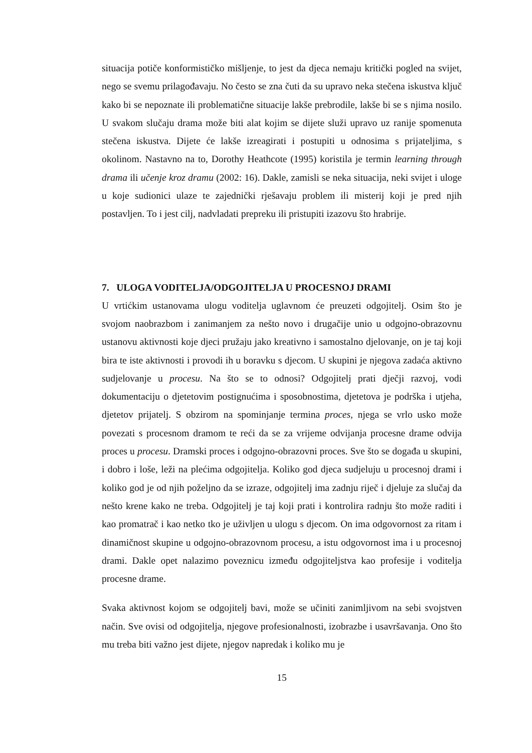situacija potiče konformističko mišljenje, to jest da djeca nemaju kritički pogled na svijet, nego se svemu prilagođavaju. No često se zna čuti da su upravo neka stečena iskustva ključ kako bi se nepoznate ili problematične situacije lakše prebrodile, lakše bi se s njima nosilo. U svakom slučaju drama može biti alat kojim se dijete služi upravo uz ranije spomenuta stečena iskustva. Dijete će lakše izreagirati i postupiti u odnosima s prijateljima, s okolinom. Nastavno na to, Dorothy Heathcote (1995) koristila je termin learning through drama ili učenje kroz dramu (2002: 16). Dakle, zamisli se neka situacija, neki svijet i uloge u koje sudionici ulaze te zajednički rješavaju problem ili misterij koji je pred njih postavljen. To i jest cilj, nadvladati prepreku ili pristupiti izazovu što hrabrije.
7. ULOGA VODITELJA/ODGOJITELJA U PROCESNOJ DRAMI
U vrtićkim ustanovama ulogu voditelja uglavnom će preuzeti odgojitelj. Osim što je svojom naobrazbom i zanimanjem za nešto novo i drugačije unio u odgojno-obrazovnu ustanovu aktivnosti koje djeci pružaju jako kreativno i samostalno djelovanje, on je taj koji bira te iste aktivnosti i provodi ih u boravku s djecom. U skupini je njegova zadaća aktivno sudjelovanje u procesu. Na što se to odnosi? Odgojitelj prati dječji razvoj, vodi dokumentaciju o djetetovim postignućima i sposobnostima, djetetova je podrška i utjeha, djetetov prijatelj. S obzirom na spominjanje termina proces, njega se vrlo usko može povezati s procesnom dramom te reći da se za vrijeme odvijanja procesne drame odvija proces u procesu. Dramski proces i odgojno-obrazovni proces. Sve što se događa u skupini, i dobro i loše, leži na plećima odgojitelja. Koliko god djeca sudjeluju u procesnoj drami i koliko god je od njih poželjno da se izraze, odgojitelj ima zadnju riječ i djeluje za slučaj da nešto krene kako ne treba. Odgojitelj je taj koji prati i kontrolira radnju što može raditi i kao promatrač i kao netko tko je uživljen u ulogu s djecom. On ima odgovornost za ritam i dinamičnost skupine u odgojno-obrazovnom procesu, a istu odgovornost ima i u procesnoj drami. Dakle opet nalazimo poveznicu između odgojiteljstva kao profesije i voditelja procesne drame.
Svaka aktivnost kojom se odgojitelj bavi, može se učiniti zanimljivom na sebi svojstven način. Sve ovisi od odgojitelja, njegove profesionalnosti, izobrazbe i usavršavanja. Ono što mu treba biti važno jest dijete, njegov napredak i koliko mu je
15